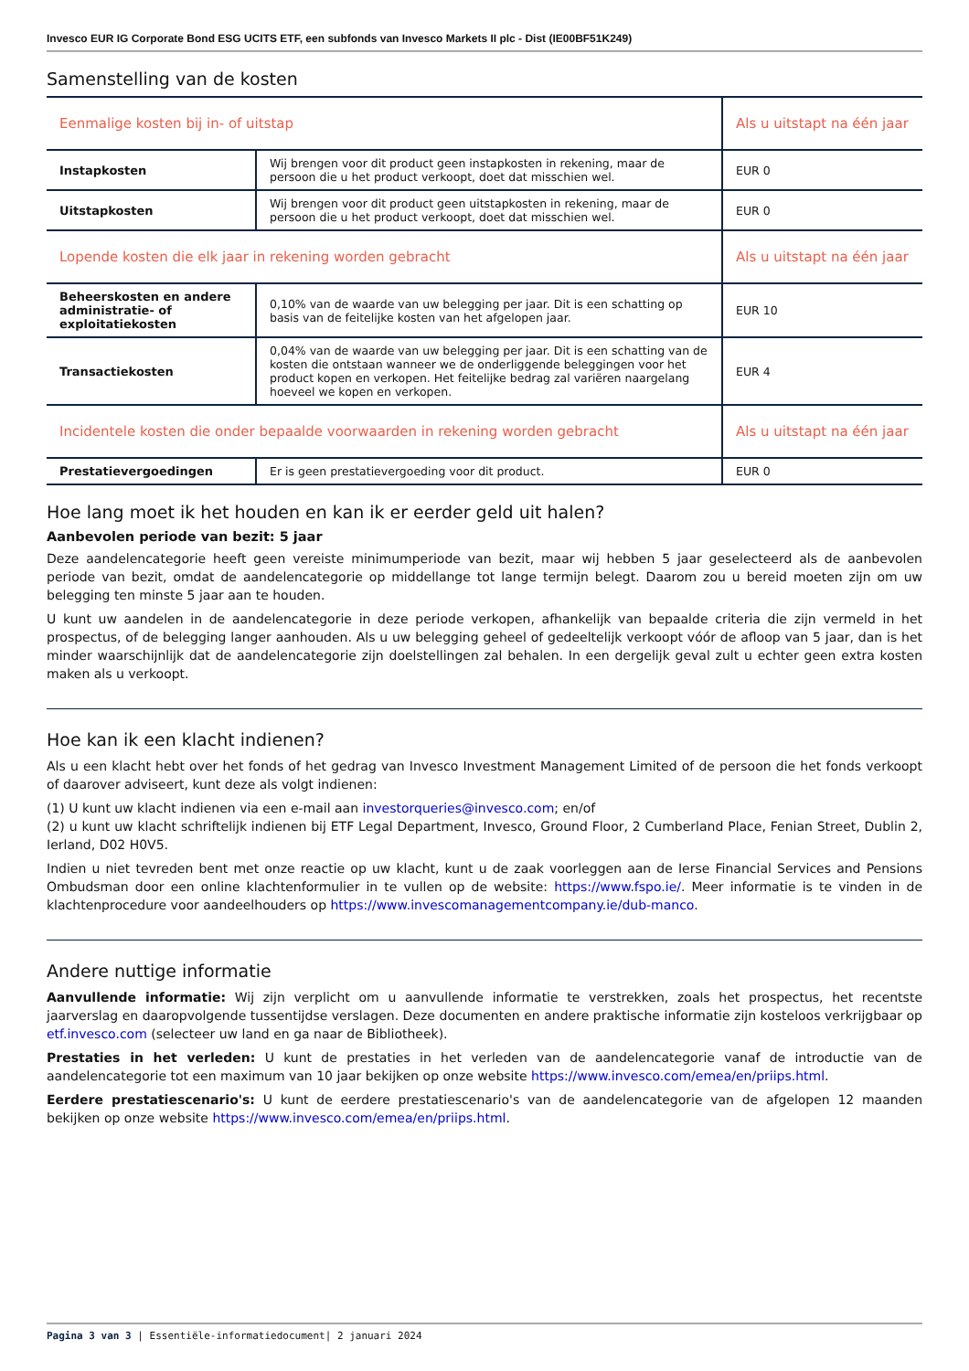Invesco EUR IG Corporate Bond ESG UCITS ETF, een subfonds van Invesco Markets II plc - Dist (IE00BF51K249)
Samenstelling van de kosten
| Eenmalige kosten bij in- of uitstap | | Als u uitstapt na één jaar |
| --- | --- | --- |
| Instapkosten | Wij brengen voor dit product geen instapkosten in rekening, maar de persoon die u het product verkoopt, doet dat misschien wel. | EUR 0 |
| Uitstapkosten | Wij brengen voor dit product geen uitstapkosten in rekening, maar de persoon die u het product verkoopt, doet dat misschien wel. | EUR 0 |
| Lopende kosten die elk jaar in rekening worden gebracht | | Als u uitstapt na één jaar |
| Beheerskosten en andere administratie- of exploitatiekosten | 0,10% van de waarde van uw belegging per jaar. Dit is een schatting op basis van de feitelijke kosten van het afgelopen jaar. | EUR 10 |
| Transactiekosten | 0,04% van de waarde van uw belegging per jaar. Dit is een schatting van de kosten die ontstaan wanneer we de onderliggende beleggingen voor het product kopen en verkopen. Het feitelijke bedrag zal variëren naargelang hoeveel we kopen en verkopen. | EUR 4 |
| Incidentele kosten die onder bepaalde voorwaarden in rekening worden gebracht | | Als u uitstapt na één jaar |
| Prestatievergoedingen | Er is geen prestatievergoeding voor dit product. | EUR 0 |
Hoe lang moet ik het houden en kan ik er eerder geld uit halen?
Aanbevolen periode van bezit: 5 jaar
Deze aandelencategorie heeft geen vereiste minimumperiode van bezit, maar wij hebben 5 jaar geselecteerd als de aanbevolen periode van bezit, omdat de aandelencategorie op middellange tot lange termijn belegt. Daarom zou u bereid moeten zijn om uw belegging ten minste 5 jaar aan te houden.
U kunt uw aandelen in de aandelencategorie in deze periode verkopen, afhankelijk van bepaalde criteria die zijn vermeld in het prospectus, of de belegging langer aanhouden. Als u uw belegging geheel of gedeeltelijk verkoopt vóór de afloop van 5 jaar, dan is het minder waarschijnlijk dat de aandelencategorie zijn doelstellingen zal behalen. In een dergelijk geval zult u echter geen extra kosten maken als u verkoopt.
Hoe kan ik een klacht indienen?
Als u een klacht hebt over het fonds of het gedrag van Invesco Investment Management Limited of de persoon die het fonds verkoopt of daarover adviseert, kunt deze als volgt indienen:
(1) U kunt uw klacht indienen via een e-mail aan investorqueries@invesco.com; en/of
(2) u kunt uw klacht schriftelijk indienen bij ETF Legal Department, Invesco, Ground Floor, 2 Cumberland Place, Fenian Street, Dublin 2, Ierland, D02 H0V5.
Indien u niet tevreden bent met onze reactie op uw klacht, kunt u de zaak voorleggen aan de Ierse Financial Services and Pensions Ombudsman door een online klachtenformulier in te vullen op de website: https://www.fspo.ie/. Meer informatie is te vinden in de klachtenprocedure voor aandeelhouders op https://www.invescomanagementcompany.ie/dub-manco.
Andere nuttige informatie
Aanvullende informatie: Wij zijn verplicht om u aanvullende informatie te verstrekken, zoals het prospectus, het recentste jaarverslag en daaropvolgende tussentijdse verslagen. Deze documenten en andere praktische informatie zijn kosteloos verkrijgbaar op etf.invesco.com (selecteer uw land en ga naar de Bibliotheek).
Prestaties in het verleden: U kunt de prestaties in het verleden van de aandelencategorie vanaf de introductie van de aandelencategorie tot een maximum van 10 jaar bekijken op onze website https://www.invesco.com/emea/en/priips.html.
Eerdere prestatiescenario's: U kunt de eerdere prestatiescenario's van de aandelencategorie van de afgelopen 12 maanden bekijken op onze website https://www.invesco.com/emea/en/priips.html.
Pagina 3 van 3 | Essentiële-informatiedocument| 2 januari 2024